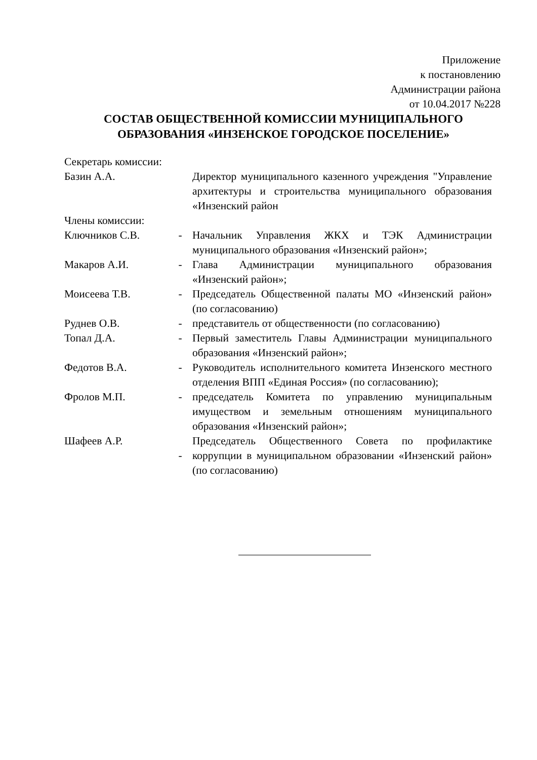Приложение
к постановлению
Администрации района
от 10.04.2017 №228
СОСТАВ ОБЩЕСТВЕННОЙ КОМИССИИ МУНИЦИПАЛЬНОГО ОБРАЗОВАНИЯ «ИНЗЕНСКОЕ ГОРОДСКОЕ ПОСЕЛЕНИЕ»
| Секретарь комиссии: | | |
| Базин А.А. | | Директор муниципального казенного учреждения "Управление архитектуры и строительства муниципального образования «Инзенский район |
| Члены комиссии: | | |
| Ключников С.В. | - | Начальник Управления ЖКХ и ТЭК Администрации муниципального образования «Инзенский район»; |
| Макаров А.И. | - | Глава Администрации муниципального образования «Инзенский район»; |
| Моисеева Т.В. | - | Председатель Общественной палаты МО «Инзенский район» (по согласованию) |
| Руднев О.В. | - | представитель от общественности (по согласованию) |
| Топал Д.А. | - | Первый заместитель Главы Администрации муниципального образования «Инзенский район»; |
| Федотов В.А. | - | Руководитель исполнительного комитета Инзенского местного отделения ВПП «Единая Россия» (по согласованию); |
| Фролов М.П. | - | председатель Комитета по управлению муниципальным имуществом и земельным отношениям муниципального образования «Инзенский район»; |
| Шафеев А.Р. | - | Председатель Общественного Совета по профилактике коррупции в муниципальном образовании «Инзенский район» (по согласованию) |